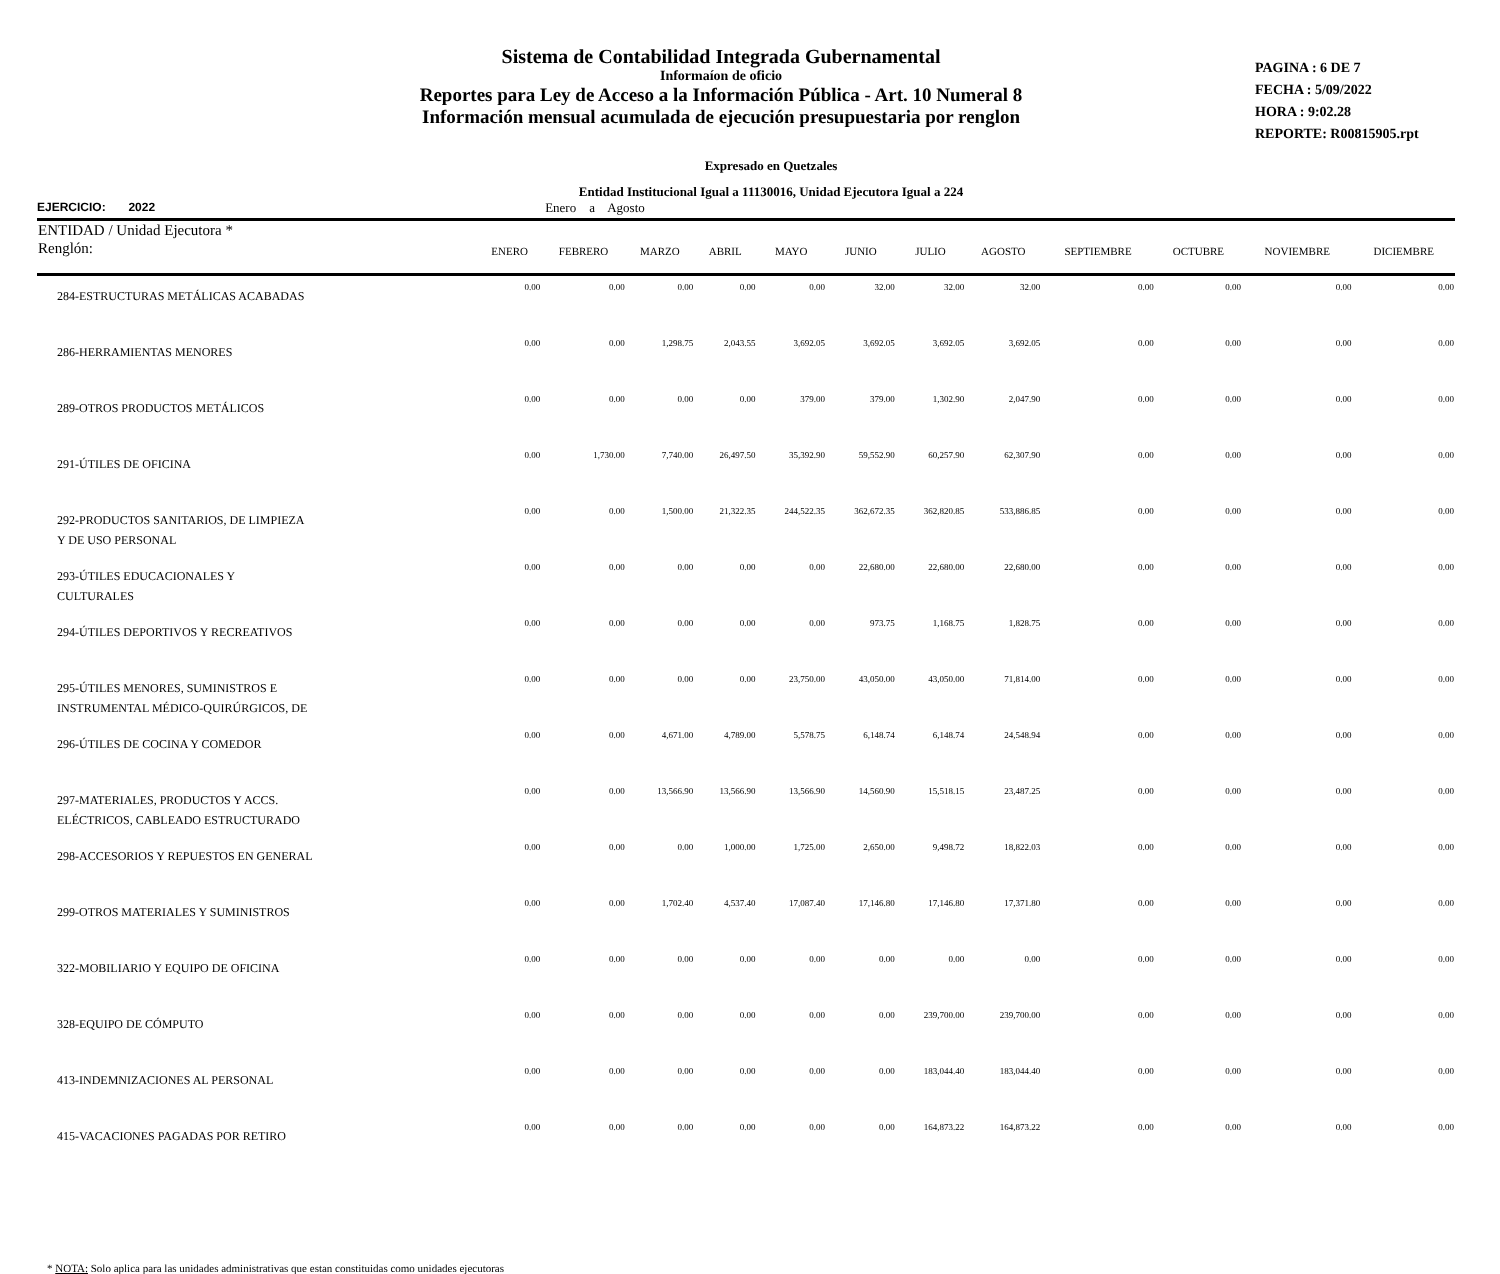Sistema de Contabilidad Integrada Gubernamental
Informaíon de oficio
Reportes para Ley de Acceso a la Información Pública - Art. 10 Numeral 8
Información mensual acumulada de ejecución presupuestaria por renglon
PAGINA : 6 DE 7
FECHA : 5/09/2022
HORA : 9:02.28
REPORTE: R00815905.rpt
Expresado en Quetzales
Entidad Institucional Igual a 11130016, Unidad Ejecutora Igual a 224
EJERCICIO: 2022 Enero a Agosto
| ENTIDAD / Unidad Ejecutora * | | | | | | | | | | | | |
| --- | --- | --- | --- | --- | --- | --- | --- | --- | --- | --- | --- | --- |
| Renglón: | ENERO | FEBRERO | MARZO | ABRIL | MAYO | JUNIO | JULIO | AGOSTO | SEPTIEMBRE | OCTUBRE | NOVIEMBRE | DICIEMBRE |
| 284-ESTRUCTURAS METÁLICAS ACABADAS | 0.00 | 0.00 | 0.00 | 0.00 | 0.00 | 32.00 | 32.00 | 32.00 | 0.00 | 0.00 | 0.00 | 0.00 |
| 286-HERRAMIENTAS MENORES | 0.00 | 0.00 | 1,298.75 | 2,043.55 | 3,692.05 | 3,692.05 | 3,692.05 | 3,692.05 | 0.00 | 0.00 | 0.00 | 0.00 |
| 289-OTROS PRODUCTOS METÁLICOS | 0.00 | 0.00 | 0.00 | 0.00 | 379.00 | 379.00 | 1,302.90 | 2,047.90 | 0.00 | 0.00 | 0.00 | 0.00 |
| 291-ÚTILES DE OFICINA | 0.00 | 1,730.00 | 7,740.00 | 26,497.50 | 35,392.90 | 59,552.90 | 60,257.90 | 62,307.90 | 0.00 | 0.00 | 0.00 | 0.00 |
| 292-PRODUCTOS SANITARIOS, DE LIMPIEZA Y DE USO PERSONAL | 0.00 | 0.00 | 1,500.00 | 21,322.35 | 244,522.35 | 362,672.35 | 362,820.85 | 533,886.85 | 0.00 | 0.00 | 0.00 | 0.00 |
| 293-ÚTILES EDUCACIONALES Y CULTURALES | 0.00 | 0.00 | 0.00 | 0.00 | 0.00 | 22,680.00 | 22,680.00 | 22,680.00 | 0.00 | 0.00 | 0.00 | 0.00 |
| 294-ÚTILES DEPORTIVOS Y RECREATIVOS | 0.00 | 0.00 | 0.00 | 0.00 | 0.00 | 973.75 | 1,168.75 | 1,828.75 | 0.00 | 0.00 | 0.00 | 0.00 |
| 295-ÚTILES MENORES, SUMINISTROS E INSTRUMENTAL MÉDICO-QUIRÚRGICOS, DE | 0.00 | 0.00 | 0.00 | 0.00 | 23,750.00 | 43,050.00 | 43,050.00 | 71,814.00 | 0.00 | 0.00 | 0.00 | 0.00 |
| 296-ÚTILES DE COCINA Y COMEDOR | 0.00 | 0.00 | 4,671.00 | 4,789.00 | 5,578.75 | 6,148.74 | 6,148.74 | 24,548.94 | 0.00 | 0.00 | 0.00 | 0.00 |
| 297-MATERIALES, PRODUCTOS Y ACCS. ELÉCTRICOS, CABLEADO ESTRUCTURADO | 0.00 | 0.00 | 13,566.90 | 13,566.90 | 13,566.90 | 14,560.90 | 15,518.15 | 23,487.25 | 0.00 | 0.00 | 0.00 | 0.00 |
| 298-ACCESORIOS Y REPUESTOS EN GENERAL | 0.00 | 0.00 | 0.00 | 1,000.00 | 1,725.00 | 2,650.00 | 9,498.72 | 18,822.03 | 0.00 | 0.00 | 0.00 | 0.00 |
| 299-OTROS MATERIALES Y SUMINISTROS | 0.00 | 0.00 | 1,702.40 | 4,537.40 | 17,087.40 | 17,146.80 | 17,146.80 | 17,371.80 | 0.00 | 0.00 | 0.00 | 0.00 |
| 322-MOBILIARIO Y EQUIPO DE OFICINA | 0.00 | 0.00 | 0.00 | 0.00 | 0.00 | 0.00 | 0.00 | 0.00 | 0.00 | 0.00 | 0.00 | 0.00 |
| 328-EQUIPO DE CÓMPUTO | 0.00 | 0.00 | 0.00 | 0.00 | 0.00 | 0.00 | 239,700.00 | 239,700.00 | 0.00 | 0.00 | 0.00 | 0.00 |
| 413-INDEMNIZACIONES AL PERSONAL | 0.00 | 0.00 | 0.00 | 0.00 | 0.00 | 0.00 | 183,044.40 | 183,044.40 | 0.00 | 0.00 | 0.00 | 0.00 |
| 415-VACACIONES PAGADAS POR RETIRO | 0.00 | 0.00 | 0.00 | 0.00 | 0.00 | 0.00 | 164,873.22 | 164,873.22 | 0.00 | 0.00 | 0.00 | 0.00 |
* NOTA: Solo aplica para las unidades administrativas que estan constituidas como unidades ejecutoras